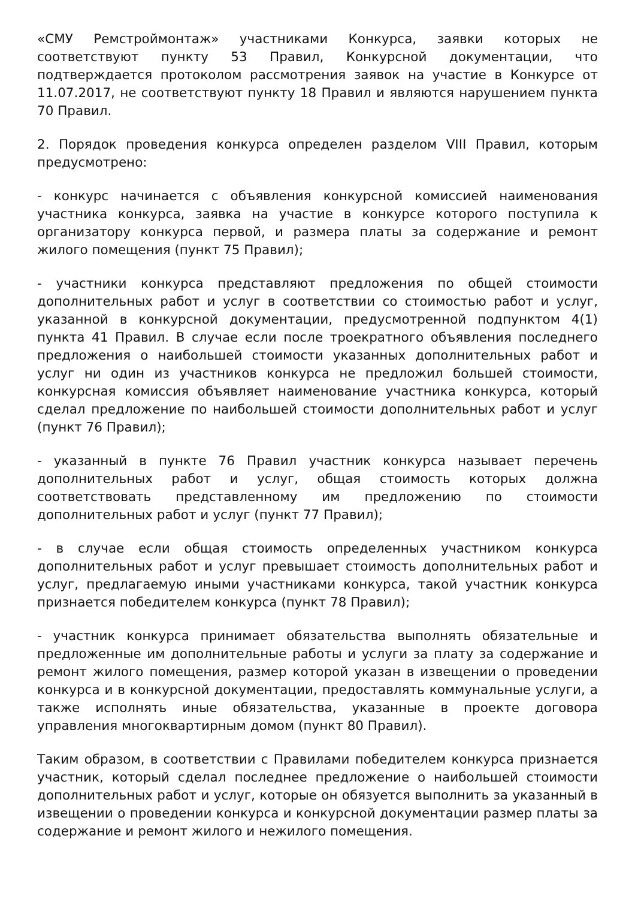«СМУ Ремстроймонтаж» участниками Конкурса, заявки которых не соответствуют пункту 53 Правил, Конкурсной документации, что подтверждается протоколом рассмотрения заявок на участие в Конкурсе от 11.07.2017, не соответствуют пункту 18 Правил и являются нарушением пункта 70 Правил.
2. Порядок проведения конкурса определен разделом VIII Правил, которым предусмотрено:
- конкурс начинается с объявления конкурсной комиссией наименования участника конкурса, заявка на участие в конкурсе которого поступила к организатору конкурса первой, и размера платы за содержание и ремонт жилого помещения (пункт 75 Правил);
- участники конкурса представляют предложения по общей стоимости дополнительных работ и услуг в соответствии со стоимостью работ и услуг, указанной в конкурсной документации, предусмотренной подпунктом 4(1) пункта 41 Правил. В случае если после троекратного объявления последнего предложения о наибольшей стоимости указанных дополнительных работ и услуг ни один из участников конкурса не предложил большей стоимости, конкурсная комиссия объявляет наименование участника конкурса, который сделал предложение по наибольшей стоимости дополнительных работ и услуг (пункт 76 Правил);
- указанный в пункте 76 Правил участник конкурса называет перечень дополнительных работ и услуг, общая стоимость которых должна соответствовать представленному им предложению по стоимости дополнительных работ и услуг (пункт 77 Правил);
- в случае если общая стоимость определенных участником конкурса дополнительных работ и услуг превышает стоимость дополнительных работ и услуг, предлагаемую иными участниками конкурса, такой участник конкурса признается победителем конкурса (пункт 78 Правил);
- участник конкурса принимает обязательства выполнять обязательные и предложенные им дополнительные работы и услуги за плату за содержание и ремонт жилого помещения, размер которой указан в извещении о проведении конкурса и в конкурсной документации, предоставлять коммунальные услуги, а также исполнять иные обязательства, указанные в проекте договора управления многоквартирным домом (пункт 80 Правил).
Таким образом, в соответствии с Правилами победителем конкурса признается участник, который сделал последнее предложение о наибольшей стоимости дополнительных работ и услуг, которые он обязуется выполнить за указанный в извещении о проведении конкурса и конкурсной документации размер платы за содержание и ремонт жилого и нежилого помещения.